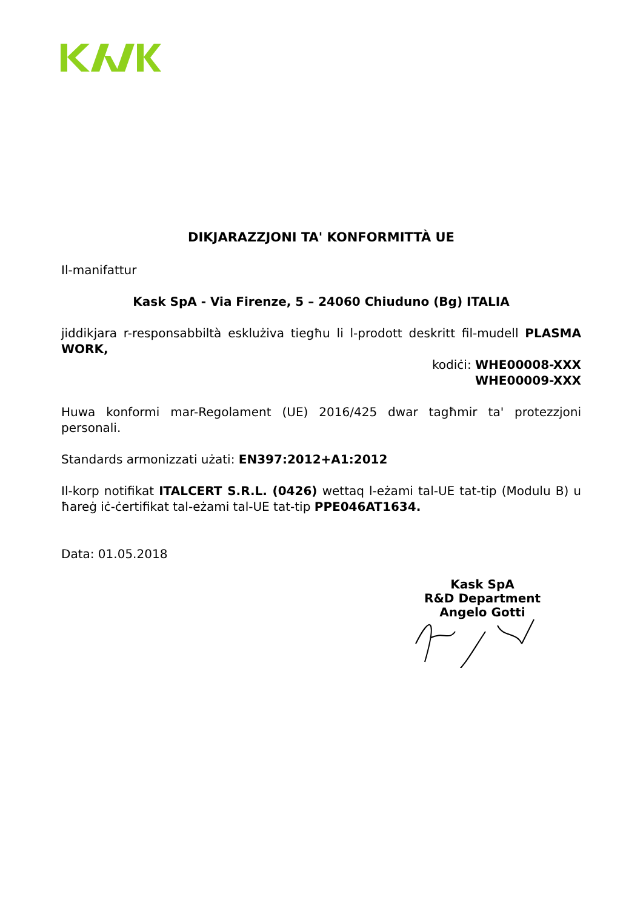DIKJARAZZJONI TA' KONFORMITTÀ UE
Il-manifattur
Kask SpA - Via Firenze, 5 – 24060 Chiuduno (Bg) ITALIA
jiddikjara r-responsabbiltà esklużiva tiegħu li l-prodott deskritt fil-mudell PLASMA WORK,
kodiċi: WHE00008-XXX
WHE00009-XXX
Huwa konformi mar-Regolament (UE) 2016/425 dwar tagħmir ta' protezzjoni personali.
Standards armonizzati użati: EN397:2012+A1:2012
Il-korp notifikat ITALCERT S.R.L. (0426) wettaq l-eżami tal-UE tat-tip (Modulu B) u ħareġ iċ-ċertifikat tal-eżami tal-UE tat-tip PPE046AT1634.
Data: 01.05.2018
Kask SpA
R&D Department
Angelo Gotti